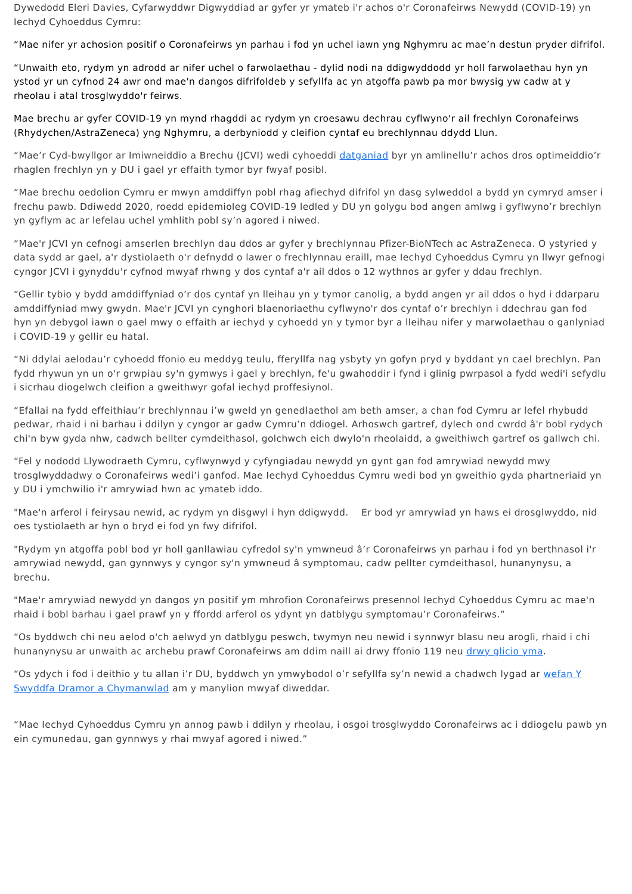Dywedodd Eleri Davies, Cyfarwyddwr Digwyddiad ar gyfer yr ymateb i'r achos o'r Coronafeirws Newydd (COVID-19) yn Iechyd Cyhoeddus Cymru:
“Mae nifer yr achosion positif o Coronafeirws yn parhau i fod yn uchel iawn yng Nghymru ac mae’n destun pryder difrifol.
“Unwaith eto, rydym yn adrodd ar nifer uchel o farwolaethau - dylid nodi na ddigwyddodd yr holl farwolaethau hyn yn ystod yr un cyfnod 24 awr ond mae'n dangos difrifoldeb y sefyllfa ac yn atgoffa pawb pa mor bwysig yw cadw at y rheolau i atal trosglwyddo'r feirws.
Mae brechu ar gyfer COVID-19 yn mynd rhagddi ac rydym yn croesawu dechrau cyflwyno'r ail frechlyn Coronafeirws (Rhydychen/AstraZeneca) yng Nghymru, a derbyniodd y cleifion cyntaf eu brechlynnau ddydd Llun.
“Mae’r Cyd-bwyllgor ar Imiwneiddio a Brechu (JCVI) wedi cyhoeddi datganiad byr yn amlinellu’r achos dros optimeiddio’r rhaglen frechlyn yn y DU i gael yr effaith tymor byr fwyaf posibl.
“Mae brechu oedolion Cymru er mwyn amddiffyn pobl rhag afiechyd difrifol yn dasg sylweddol a bydd yn cymryd amser i frechu pawb. Ddiwedd 2020, roedd epidemioleg COVID-19 ledled y DU yn golygu bod angen amlwg i gyflwyno’r brechlyn yn gyflym ac ar lefelau uchel ymhlith pobl sy’n agored i niwed.
“Mae'r JCVI yn cefnogi amserlen brechlyn dau ddos ar gyfer y brechlynnau Pfizer-BioNTech ac AstraZeneca. O ystyried y data sydd ar gael, a'r dystiolaeth o'r defnydd o lawer o frechlynnau eraill, mae Iechyd Cyhoeddus Cymru yn llwyr gefnogi cyngor JCVI i gynyddu'r cyfnod mwyaf rhwng y dos cyntaf a'r ail ddos o 12 wythnos ar gyfer y ddau frechlyn.
“Gellir tybio y bydd amddiffyniad o’r dos cyntaf yn lleihau yn y tymor canolig, a bydd angen yr ail ddos o hyd i ddarparu amddiffyniad mwy gwydn. Mae'r JCVI yn cynghori blaenoriaethu cyflwyno'r dos cyntaf o’r brechlyn i ddechrau gan fod hyn yn debygol iawn o gael mwy o effaith ar iechyd y cyhoedd yn y tymor byr a lleihau nifer y marwolaethau o ganlyniad i COVID-19 y gellir eu hatal.
“Ni ddylai aelodau’r cyhoedd ffonio eu meddyg teulu, fferyllfa nag ysbyty yn gofyn pryd y byddant yn cael brechlyn. Pan fydd rhywun yn un o'r grwpiau sy'n gymwys i gael y brechlyn, fe'u gwahoddir i fynd i glinig pwrpasol a fydd wedi'i sefydlu i sicrhau diogelwch cleifion a gweithwyr gofal iechyd proffesiynol.
“Efallai na fydd effeithiau’r brechlynnau i’w gweld yn genedlaethol am beth amser, a chan fod Cymru ar lefel rhybudd pedwar, rhaid i ni barhau i ddilyn y cyngor ar gadw Cymru’n ddiogel. Arhoswch gartref, dylech ond cwrdd â'r bobl rydych chi'n byw gyda nhw, cadwch bellter cymdeithasol, golchwch eich dwylo'n rheolaidd, a gweithiwch gartref os gallwch chi.
“Fel y nododd Llywodraeth Cymru, cyflwynwyd y cyfyngiadau newydd yn gynt gan fod amrywiad newydd mwy trosglwyddadwy o Coronafeirws wedi’i ganfod. Mae Iechyd Cyhoeddus Cymru wedi bod yn gweithio gyda phartneriaid yn y DU i ymchwilio i'r amrywiad hwn ac ymateb iddo.
"Mae'n arferol i feirysau newid, ac rydym yn disgwyl i hyn ddigwydd. Er bod yr amrywiad yn haws ei drosglwyddo, nid oes tystiolaeth ar hyn o bryd ei fod yn fwy difrifol.
"Rydym yn atgoffa pobl bod yr holl ganllawiau cyfredol sy'n ymwneud â’r Coronafeirws yn parhau i fod yn berthnasol i'r amrywiad newydd, gan gynnwys y cyngor sy'n ymwneud â symptomau, cadw pellter cymdeithasol, hunanynysu, a brechu.
"Mae'r amrywiad newydd yn dangos yn positif ym mhrofion Coronafeirws presennol Iechyd Cyhoeddus Cymru ac mae'n rhaid i bobl barhau i gael prawf yn y ffordd arferol os ydynt yn datblygu symptomau’r Coronafeirws.”
“Os byddwch chi neu aelod o'ch aelwyd yn datblygu peswch, twymyn neu newid i synnwyr blasu neu arogli, rhaid i chi hunanynysu ar unwaith ac archebu prawf Coronafeirws am ddim naill ai drwy ffonio 119 neu drwy glicio yma.
“Os ydych i fod i deithio y tu allan i’r DU, byddwch yn ymwybodol o’r sefyllfa sy’n newid a chadwch lygad ar wefan Y Swyddfa Dramor a Chymanwlad am y manylion mwyaf diweddar.
“Mae Iechyd Cyhoeddus Cymru yn annog pawb i ddilyn y rheolau, i osgoi trosglwyddo Coronafeirws ac i ddiogelu pawb yn ein cymunedau, gan gynnwys y rhai mwyaf agored i niwed.”